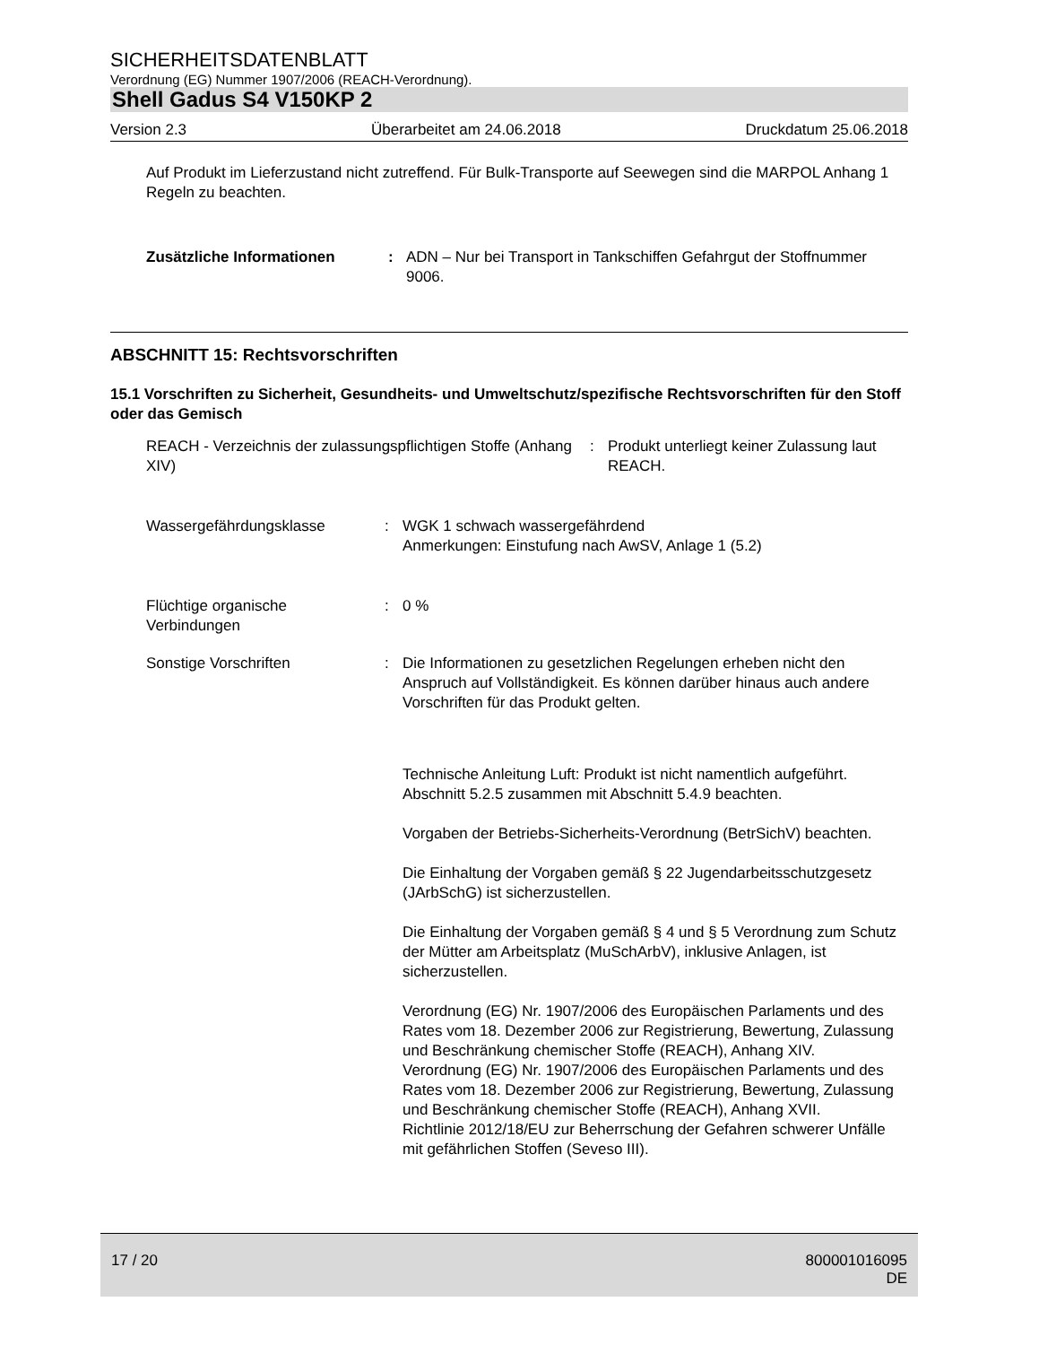SICHERHEITSDATENBLATT
Verordnung (EG) Nummer 1907/2006 (REACH-Verordnung).
Shell Gadus S4 V150KP 2
Version 2.3 Überarbeitet am 24.06.2018 Druckdatum 25.06.2018
Auf Produkt im Lieferzustand nicht zutreffend. Für Bulk-Transporte auf Seewegen sind die MARPOL Anhang 1 Regeln zu beachten.
Zusätzliche Informationen : ADN – Nur bei Transport in Tankschiffen Gefahrgut der Stoffnummer 9006.
ABSCHNITT 15: Rechtsvorschriften
15.1 Vorschriften zu Sicherheit, Gesundheits- und Umweltschutz/spezifische Rechtsvorschriften für den Stoff oder das Gemisch
REACH - Verzeichnis der zulassungspflichtigen Stoffe (Anhang XIV)
: Produkt unterliegt keiner Zulassung laut REACH.
Wassergefährdungsklasse : WGK 1 schwach wassergefährdend
Anmerkungen: Einstufung nach AwSV, Anlage 1 (5.2)
Flüchtige organische Verbindungen
: 0 %
Sonstige Vorschriften : Die Informationen zu gesetzlichen Regelungen erheben nicht den Anspruch auf Vollständigkeit. Es können darüber hinaus auch andere Vorschriften für das Produkt gelten.
Technische Anleitung Luft: Produkt ist nicht namentlich aufgeführt. Abschnitt 5.2.5 zusammen mit Abschnitt 5.4.9 beachten.
Vorgaben der Betriebs-Sicherheits-Verordnung (BetrSichV) beachten.
Die Einhaltung der Vorgaben gemäß § 22 Jugendarbeitsschutzgesetz (JArbSchG) ist sicherzustellen.
Die Einhaltung der Vorgaben gemäß § 4 und § 5 Verordnung zum Schutz der Mütter am Arbeitsplatz (MuSchArbV), inklusive Anlagen, ist sicherzustellen.
Verordnung (EG) Nr. 1907/2006 des Europäischen Parlaments und des Rates vom 18. Dezember 2006 zur Registrierung, Bewertung, Zulassung und Beschränkung chemischer Stoffe (REACH), Anhang XIV.
Verordnung (EG) Nr. 1907/2006 des Europäischen Parlaments und des Rates vom 18. Dezember 2006 zur Registrierung, Bewertung, Zulassung und Beschränkung chemischer Stoffe (REACH), Anhang XVII.
Richtlinie 2012/18/EU zur Beherrschung der Gefahren schwerer Unfälle mit gefährlichen Stoffen (Seveso III).
17 / 20 800001016095
DE